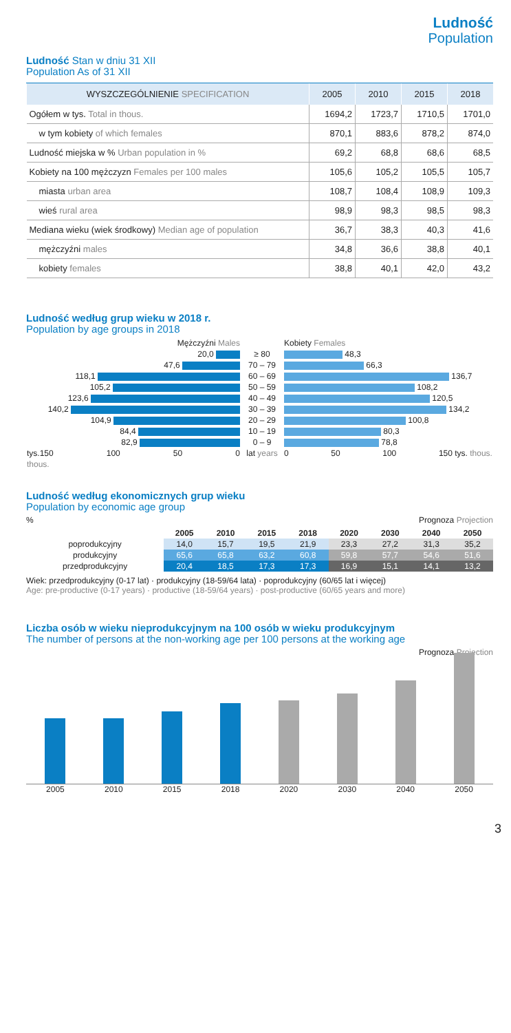Ludność
Population
Ludność Stan w dniu 31 XII
Population As of 31 XII
| WYSZCZEGÓLNIENIE SPECIFICATION | 2005 | 2010 | 2015 | 2018 |
| --- | --- | --- | --- | --- |
| Ogółem w tys. Total in thous. | 1694,2 | 1723,7 | 1710,5 | 1701,0 |
| w tym kobiety of which females | 870,1 | 883,6 | 878,2 | 874,0 |
| Ludność miejska w % Urban population in % | 69,2 | 68,8 | 68,6 | 68,5 |
| Kobiety na 100 mężczyzn Females per 100 males | 105,6 | 105,2 | 105,5 | 105,7 |
| miasta urban area | 108,7 | 108,4 | 108,9 | 109,3 |
| wieś rural area | 98,9 | 98,3 | 98,5 | 98,3 |
| Mediana wieku (wiek środkowy) Median age of population | 36,7 | 38,3 | 40,3 | 41,6 |
| mężczyźni males | 34,8 | 36,6 | 38,8 | 40,1 |
| kobiety females | 38,8 | 40,1 | 42,0 | 43,2 |
Ludność według grup wieku w 2018 r.
Population by age groups in 2018
| Mężczyźni Males | | Kobiety Females |
| 20,0 | ≥ 80 | 48,3 |
| 47,6 | 70 – 79 | 66,3 |
| 118,1 | 60 – 69 | 136,7 |
| 105,2 | 50 – 59 | 108,2 |
| 123,6 | 40 – 49 | 120,5 |
| 140,2 | 30 – 39 | 134,2 |
| 104,9 | 20 – 29 | 100,8 |
| 84,4 | 10 – 19 | 80,3 |
| 82,9 | 0 – 9 | 78,8 |
| tys.150 100 50 0 | lat years | 0 50 100 150 tys. thous. |
| thous. | | |
Ludność według ekonomicznych grup wieku
Population by economic age group
% Prognoza Projection
| | 2005 | 2010 | 2015 | 2018 | 2020 | 2030 | 2040 | 2050 |
| --- | --- | --- | --- | --- | --- | --- | --- | --- |
| poprodukcyjny | 14,0 | 15,7 | 19,5 | 21,9 | 23,3 | 27,2 | 31,3 | 35,2 |
| produkcyjny | 65,6 | 65,8 | 63,2 | 60,8 | 59,8 | 57,7 | 54,6 | 51,6 |
| przedprodukcyjny | 20,4 | 18,5 | 17,3 | 17,3 | 16,9 | 15,1 | 14,1 | 13,2 |
Wiek: przedprodukcyjny (0-17 lat) · produkcyjny (18-59/64 lata) · poprodukcyjny (60/65 lat i więcej)
Age: pre-productive (0-17 years) · productive (18-59/64 years) · post-productive (60/65 years and more)
Liczba osób w wieku nieprodukcyjnym na 100 osób w wieku produkcyjnym
The number of persons at the non-working age per 100 persons at the working age
Prognoza Projection
2005 2010 2015 2018 2020 2030 2040 2050
3